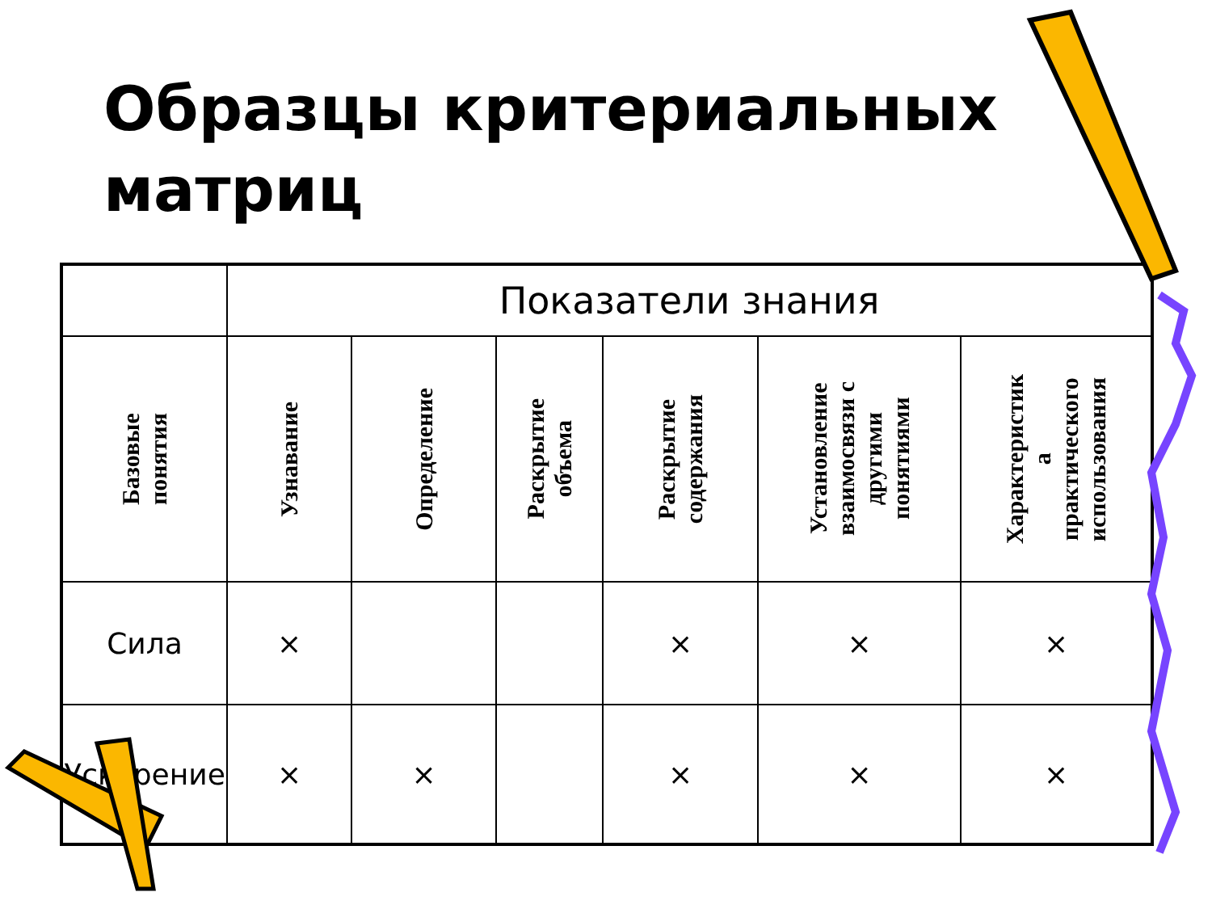Образцы критериальных
матриц
| | Показатели знания | | | | | |
| --- | --- | --- | --- | --- | --- | --- |
| Базовые понятия | Узнавание | Определение | Раскрытие объема | Раскрытие содержания | Установление взаимосвязи с другими понятиями | Характеристик а практического использования |
| Сила | × | | | × | × | × |
| Ускорение | × | × | | × | × | × |